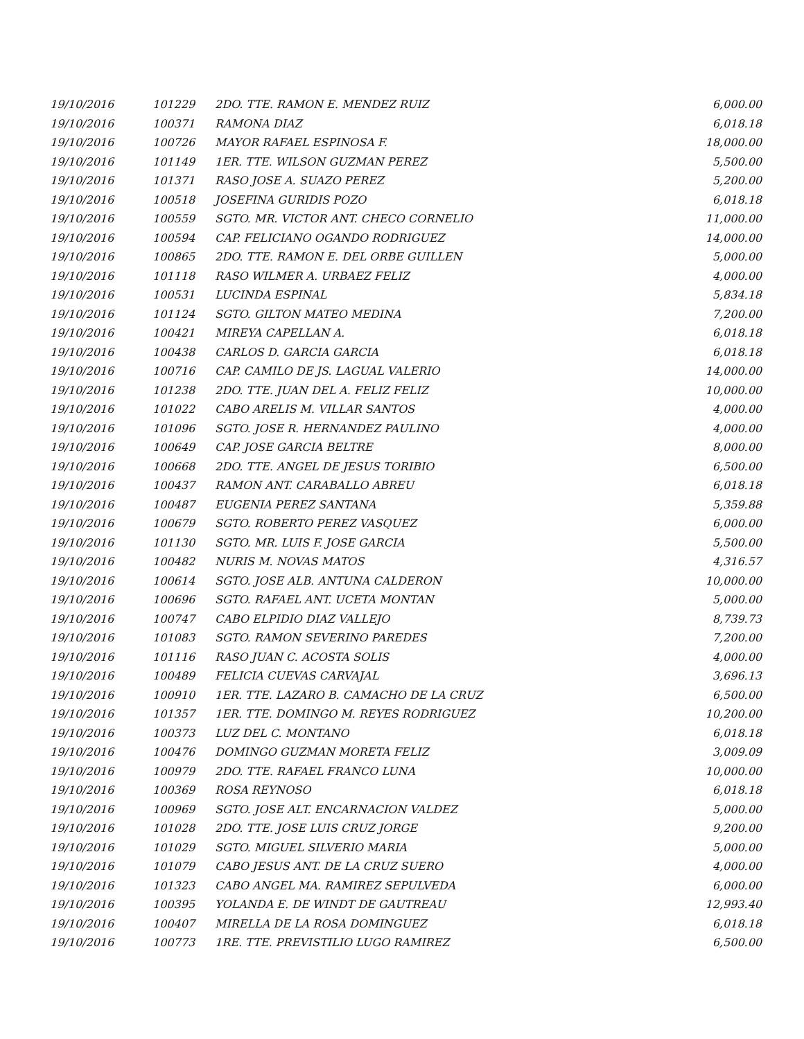| 19/10/2016 | 101229 | 2DO. TTE. RAMON E. MENDEZ RUIZ | 6,000.00 |
| 19/10/2016 | 100371 | RAMONA DIAZ | 6,018.18 |
| 19/10/2016 | 100726 | MAYOR RAFAEL ESPINOSA F. | 18,000.00 |
| 19/10/2016 | 101149 | 1ER. TTE. WILSON GUZMAN PEREZ | 5,500.00 |
| 19/10/2016 | 101371 | RASO JOSE A. SUAZO PEREZ | 5,200.00 |
| 19/10/2016 | 100518 | JOSEFINA GURIDIS POZO | 6,018.18 |
| 19/10/2016 | 100559 | SGTO. MR. VICTOR ANT. CHECO CORNELIO | 11,000.00 |
| 19/10/2016 | 100594 | CAP. FELICIANO OGANDO RODRIGUEZ | 14,000.00 |
| 19/10/2016 | 100865 | 2DO. TTE. RAMON E. DEL ORBE GUILLEN | 5,000.00 |
| 19/10/2016 | 101118 | RASO WILMER A. URBAEZ FELIZ | 4,000.00 |
| 19/10/2016 | 100531 | LUCINDA ESPINAL | 5,834.18 |
| 19/10/2016 | 101124 | SGTO. GILTON MATEO MEDINA | 7,200.00 |
| 19/10/2016 | 100421 | MIREYA CAPELLAN A. | 6,018.18 |
| 19/10/2016 | 100438 | CARLOS D. GARCIA GARCIA | 6,018.18 |
| 19/10/2016 | 100716 | CAP. CAMILO DE JS. LAGUAL VALERIO | 14,000.00 |
| 19/10/2016 | 101238 | 2DO. TTE. JUAN DEL A. FELIZ FELIZ | 10,000.00 |
| 19/10/2016 | 101022 | CABO ARELIS M. VILLAR SANTOS | 4,000.00 |
| 19/10/2016 | 101096 | SGTO. JOSE R. HERNANDEZ PAULINO | 4,000.00 |
| 19/10/2016 | 100649 | CAP. JOSE GARCIA BELTRE | 8,000.00 |
| 19/10/2016 | 100668 | 2DO. TTE. ANGEL DE JESUS TORIBIO | 6,500.00 |
| 19/10/2016 | 100437 | RAMON ANT. CARABALLO ABREU | 6,018.18 |
| 19/10/2016 | 100487 | EUGENIA PEREZ SANTANA | 5,359.88 |
| 19/10/2016 | 100679 | SGTO. ROBERTO PEREZ VASQUEZ | 6,000.00 |
| 19/10/2016 | 101130 | SGTO. MR. LUIS F. JOSE GARCIA | 5,500.00 |
| 19/10/2016 | 100482 | NURIS M. NOVAS MATOS | 4,316.57 |
| 19/10/2016 | 100614 | SGTO. JOSE ALB. ANTUNA CALDERON | 10,000.00 |
| 19/10/2016 | 100696 | SGTO. RAFAEL ANT. UCETA MONTAN | 5,000.00 |
| 19/10/2016 | 100747 | CABO ELPIDIO DIAZ VALLEJO | 8,739.73 |
| 19/10/2016 | 101083 | SGTO. RAMON SEVERINO PAREDES | 7,200.00 |
| 19/10/2016 | 101116 | RASO JUAN C. ACOSTA SOLIS | 4,000.00 |
| 19/10/2016 | 100489 | FELICIA CUEVAS CARVAJAL | 3,696.13 |
| 19/10/2016 | 100910 | 1ER. TTE. LAZARO B. CAMACHO DE LA CRUZ | 6,500.00 |
| 19/10/2016 | 101357 | 1ER. TTE. DOMINGO M. REYES RODRIGUEZ | 10,200.00 |
| 19/10/2016 | 100373 | LUZ DEL C. MONTANO | 6,018.18 |
| 19/10/2016 | 100476 | DOMINGO GUZMAN MORETA FELIZ | 3,009.09 |
| 19/10/2016 | 100979 | 2DO. TTE. RAFAEL FRANCO LUNA | 10,000.00 |
| 19/10/2016 | 100369 | ROSA REYNOSO | 6,018.18 |
| 19/10/2016 | 100969 | SGTO. JOSE ALT. ENCARNACION VALDEZ | 5,000.00 |
| 19/10/2016 | 101028 | 2DO. TTE. JOSE LUIS CRUZ JORGE | 9,200.00 |
| 19/10/2016 | 101029 | SGTO. MIGUEL SILVERIO MARIA | 5,000.00 |
| 19/10/2016 | 101079 | CABO JESUS ANT. DE LA CRUZ SUERO | 4,000.00 |
| 19/10/2016 | 101323 | CABO ANGEL MA. RAMIREZ SEPULVEDA | 6,000.00 |
| 19/10/2016 | 100395 | YOLANDA E. DE WINDT DE GAUTREAU | 12,993.40 |
| 19/10/2016 | 100407 | MIRELLA DE LA ROSA DOMINGUEZ | 6,018.18 |
| 19/10/2016 | 100773 | 1RE. TTE. PREVISTILIO LUGO RAMIREZ | 6,500.00 |